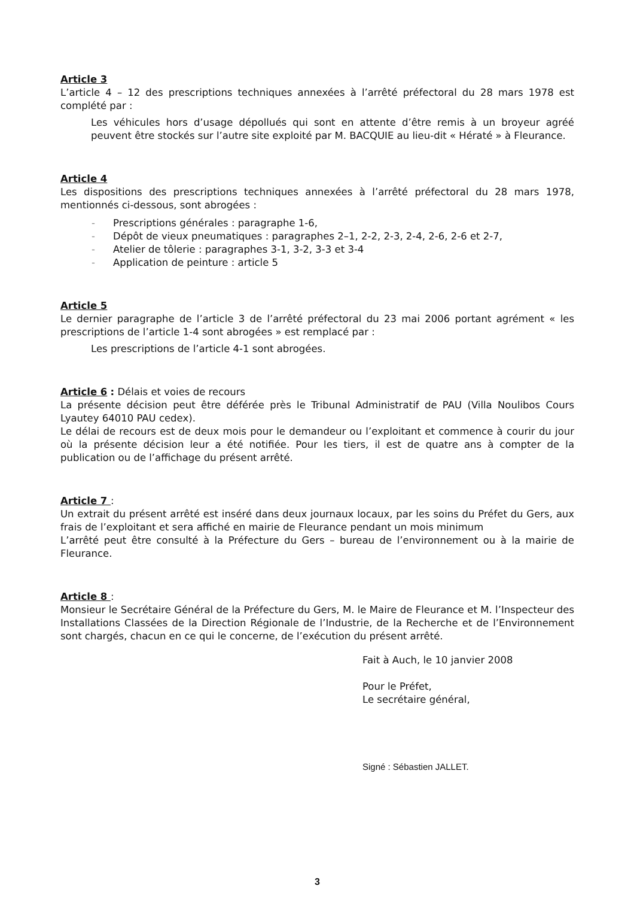Article 3
L’article 4 – 12 des prescriptions techniques annexées à l’arrêté préfectoral du 28 mars 1978 est complété par :
Les véhicules hors d’usage dépollués qui sont en attente d’être remis à un broyeur agréé peuvent être stockés sur l’autre site exploité par M. BACQUIE au lieu-dit « Hératé » à Fleurance.
Article 4
Les dispositions des prescriptions techniques annexées à l’arrêté préfectoral du 28 mars 1978, mentionnés ci-dessous, sont abrogées :
- Prescriptions générales : paragraphe 1-6,
- Dépôt de vieux pneumatiques : paragraphes 2–1, 2-2, 2-3, 2-4, 2-6, 2-6 et 2-7,
- Atelier de tôlerie : paragraphes 3-1, 3-2, 3-3 et 3-4
- Application de peinture : article 5
Article 5
Le dernier paragraphe de l’article 3 de l’arrêté préfectoral du 23 mai 2006 portant agrément « les prescriptions de l’article 1-4 sont abrogées » est remplacé par :
Les prescriptions de l’article 4-1 sont abrogées.
Article 6 : Délais et voies de recours
La présente décision peut être déférée près le Tribunal Administratif de PAU (Villa Noulibos Cours Lyautey 64010 PAU cedex).
Le délai de recours est de deux mois pour le demandeur ou l’exploitant et commence à courir du jour où la présente décision leur a été notifiée. Pour les tiers, il est de quatre ans à compter de la publication ou de l’affichage du présent arrêté.
Article 7 :
Un extrait du présent arrêté est inséré dans deux journaux locaux, par les soins du Préfet du Gers, aux frais de l’exploitant et sera affiché en mairie de Fleurance pendant un mois minimum
L’arrêté peut être consulté à la Préfecture du Gers – bureau de l’environnement ou à la mairie de Fleurance.
Article 8 :
Monsieur le Secrétaire Général de la Préfecture du Gers, M. le Maire de Fleurance et M. l’Inspecteur des Installations Classées de la Direction Régionale de l’Industrie, de la Recherche et de l’Environnement sont chargés, chacun en ce qui le concerne, de l’exécution du présent arrêté.
Fait à Auch, le 10 janvier 2008
Pour le Préfet,
Le secrétaire général,
Signé : Sébastien JALLET.
3